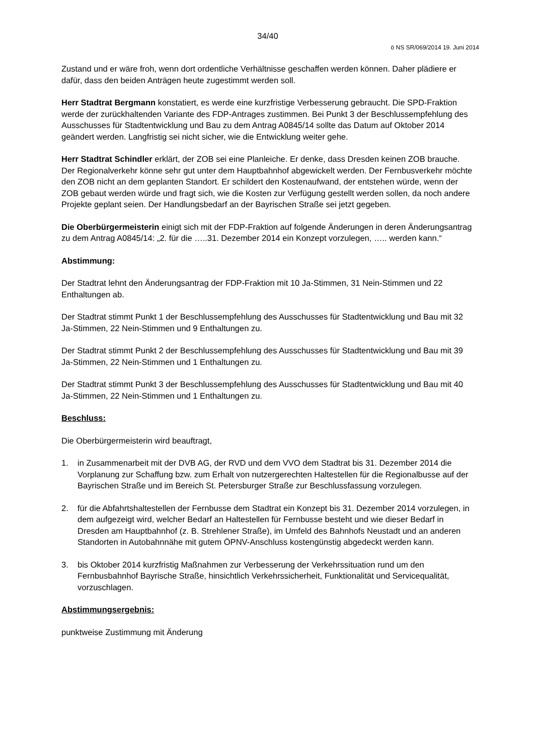34/40
ö NS SR/069/2014 19. Juni 2014
Zustand und er wäre froh, wenn dort ordentliche Verhältnisse geschaffen werden können. Daher plädiere er dafür, dass den beiden Anträgen heute zugestimmt werden soll.
Herr Stadtrat Bergmann konstatiert, es werde eine kurzfristige Verbesserung gebraucht. Die SPD-Fraktion werde der zurückhaltenden Variante des FDP-Antrages zustimmen. Bei Punkt 3 der Beschlussempfehlung des Ausschusses für Stadtentwicklung und Bau zu dem Antrag A0845/14 sollte das Datum auf Oktober 2014 geändert werden. Langfristig sei nicht sicher, wie die Entwicklung weiter gehe.
Herr Stadtrat Schindler erklärt, der ZOB sei eine Planleiche. Er denke, dass Dresden keinen ZOB brauche. Der Regionalverkehr könne sehr gut unter dem Hauptbahnhof abgewickelt werden. Der Fernbusverkehr möchte den ZOB nicht an dem geplanten Standort. Er schildert den Kostenaufwand, der entstehen würde, wenn der ZOB gebaut werden würde und fragt sich, wie die Kosten zur Verfügung gestellt werden sollen, da noch andere Projekte geplant seien. Der Handlungsbedarf an der Bayrischen Straße sei jetzt gegeben.
Die Oberbürgermeisterin einigt sich mit der FDP-Fraktion auf folgende Änderungen in deren Änderungsantrag zu dem Antrag A0845/14: „2. für die …..31. Dezember 2014 ein Konzept vorzulegen, ….. werden kann.“
Abstimmung:
Der Stadtrat lehnt den Änderungsantrag der FDP-Fraktion mit 10 Ja-Stimmen, 31 Nein-Stimmen und 22 Enthaltungen ab.
Der Stadtrat stimmt Punkt 1 der Beschlussempfehlung des Ausschusses für Stadtentwicklung und Bau mit 32 Ja-Stimmen, 22 Nein-Stimmen und 9 Enthaltungen zu.
Der Stadtrat stimmt Punkt 2 der Beschlussempfehlung des Ausschusses für Stadtentwicklung und Bau mit 39 Ja-Stimmen, 22 Nein-Stimmen und 1 Enthaltungen zu.
Der Stadtrat stimmt Punkt 3 der Beschlussempfehlung des Ausschusses für Stadtentwicklung und Bau mit 40 Ja-Stimmen, 22 Nein-Stimmen und 1 Enthaltungen zu.
Beschluss:
Die Oberbürgermeisterin wird beauftragt,
1. in Zusammenarbeit mit der DVB AG, der RVD und dem VVO dem Stadtrat bis 31. Dezember 2014 die Vorplanung zur Schaffung bzw. zum Erhalt von nutzergerechten Haltestellen für die Regionalbusse auf der Bayrischen Straße und im Bereich St. Petersburger Straße zur Beschlussfassung vorzulegen.
2. für die Abfahrtshaltestellen der Fernbusse dem Stadtrat ein Konzept bis 31. Dezember 2014 vorzulegen, in dem aufgezeigt wird, welcher Bedarf an Haltestellen für Fernbusse besteht und wie dieser Bedarf in Dresden am Hauptbahnhof (z. B. Strehlener Straße), im Umfeld des Bahnhofs Neustadt und an anderen Standorten in Autobahnnähe mit gutem ÖPNV-Anschluss kostengünstig abgedeckt werden kann.
3. bis Oktober 2014 kurzfristig Maßnahmen zur Verbesserung der Verkehrssituation rund um den Fernbusbahnhof Bayrische Straße, hinsichtlich Verkehrssicherheit, Funktionalität und Servicequalität, vorzuschlagen.
Abstimmungsergebnis:
punktweise Zustimmung mit Änderung